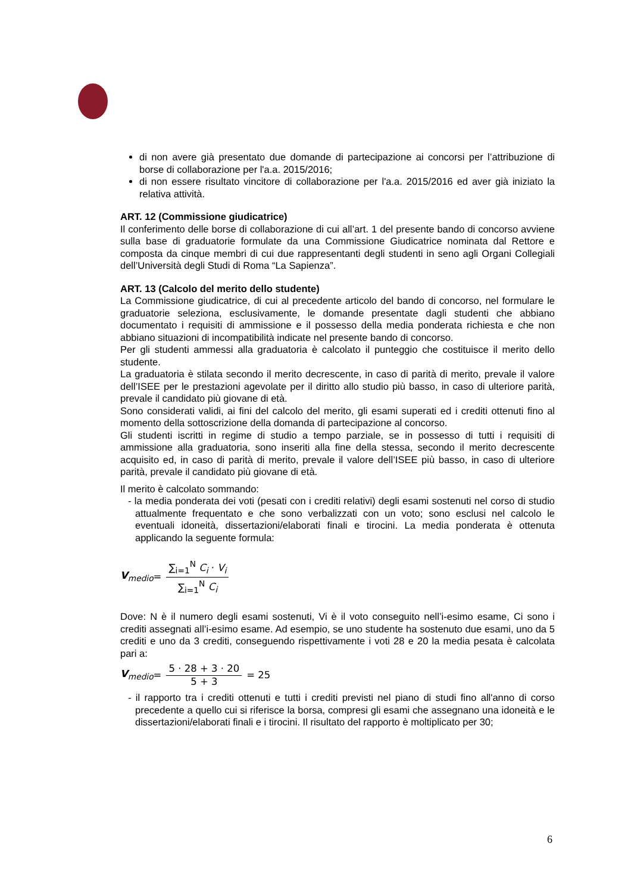di non avere già presentato due domande di partecipazione ai concorsi per l’attribuzione di borse di collaborazione per l'a.a. 2015/2016;
di non essere risultato vincitore di collaborazione per l'a.a. 2015/2016 ed aver già iniziato la relativa attività.
ART. 12 (Commissione giudicatrice)
Il conferimento delle borse di collaborazione di cui all’art. 1 del presente bando di concorso avviene sulla base di graduatorie formulate da una Commissione Giudicatrice nominata dal Rettore e composta da cinque membri di cui due rappresentanti degli studenti in seno agli Organi Collegiali dell’Università degli Studi di Roma “La Sapienza”.
ART. 13 (Calcolo del merito dello studente)
La Commissione giudicatrice, di cui al precedente articolo del bando di concorso, nel formulare le graduatorie seleziona, esclusivamente, le domande presentate dagli studenti che abbiano documentato i requisiti di ammissione e il possesso della media ponderata richiesta e che non abbiano situazioni di incompatibilità indicate nel presente bando di concorso.
Per gli studenti ammessi alla graduatoria è calcolato il punteggio che costituisce il merito dello studente.
La graduatoria è stilata secondo il merito decrescente, in caso di parità di merito, prevale il valore dell’ISEE per le prestazioni agevolate per il diritto allo studio più basso, in caso di ulteriore parità, prevale il candidato più giovane di età.
Sono considerati validi, ai fini del calcolo del merito, gli esami superati ed i crediti ottenuti fino al momento della sottoscrizione della domanda di partecipazione al concorso.
Gli studenti iscritti in regime di studio a tempo parziale, se in possesso di tutti i requisiti di ammissione alla graduatoria, sono inseriti alla fine della stessa, secondo il merito decrescente acquisito ed, in caso di parità di merito, prevale il valore dell’ISEE più basso, in caso di ulteriore parità, prevale il candidato più giovane di età.
Il merito è calcolato sommando:
- la media ponderata dei voti (pesati con i crediti relativi) degli esami sostenuti nel corso di studio attualmente frequentato e che sono verbalizzati con un voto; sono esclusi nel calcolo le eventuali idoneità, dissertazioni/elaborati finali e tirocini. La media ponderata è ottenuta applicando la seguente formula:
V<sub>medio</sub> = ∑<sub>i=1</sub><sup>N</sup> C<sub>i</sub> · V<sub>i</sub> ∑<sub>i=1</sub><sup>N</sup> C<sub>i</sub>
Dove: N è il numero degli esami sostenuti, Vi è il voto conseguito nell’i-esimo esame, Ci sono i crediti assegnati all’i-esimo esame. Ad esempio, se uno studente ha sostenuto due esami, uno da 5 crediti e uno da 3 crediti, conseguendo rispettivamente i voti 28 e 20 la media pesata è calcolata pari a:
V<sub>medio</sub> = 5 · 28 + 3 · 20 5 + 3 = 25
- il rapporto tra i crediti ottenuti e tutti i crediti previsti nel piano di studi fino all'anno di corso precedente a quello cui si riferisce la borsa, compresi gli esami che assegnano una idoneità e le dissertazioni/elaborati finali e i tirocini. Il risultato del rapporto è moltiplicato per 30;
6